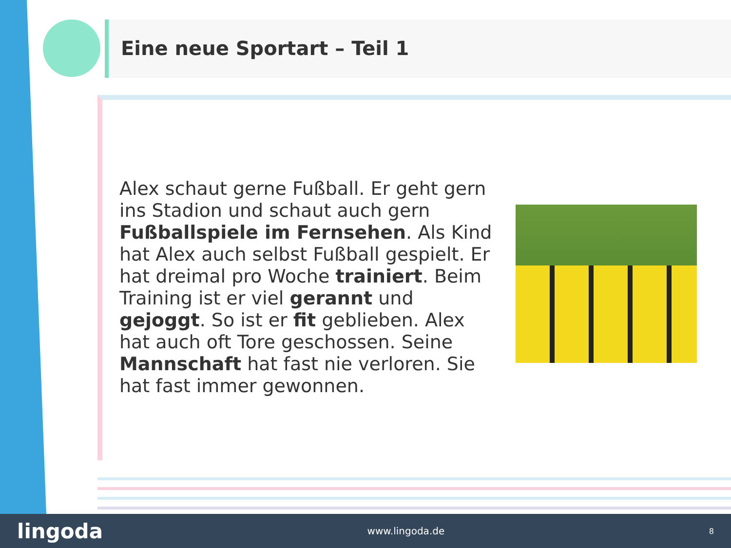Eine neue Sportart – Teil 1
Alex schaut gerne Fußball. Er geht gern ins Stadion und schaut auch gern Fußballspiele im Fernsehen. Als Kind hat Alex auch selbst Fußball gespielt. Er hat dreimal pro Woche trainiert. Beim Training ist er viel gerannt und gejoggt. So ist er fit geblieben. Alex hat auch oft Tore geschossen. Seine Mannschaft hat fast nie verloren. Sie hat fast immer gewonnen.
lingoda www.lingoda.de 8